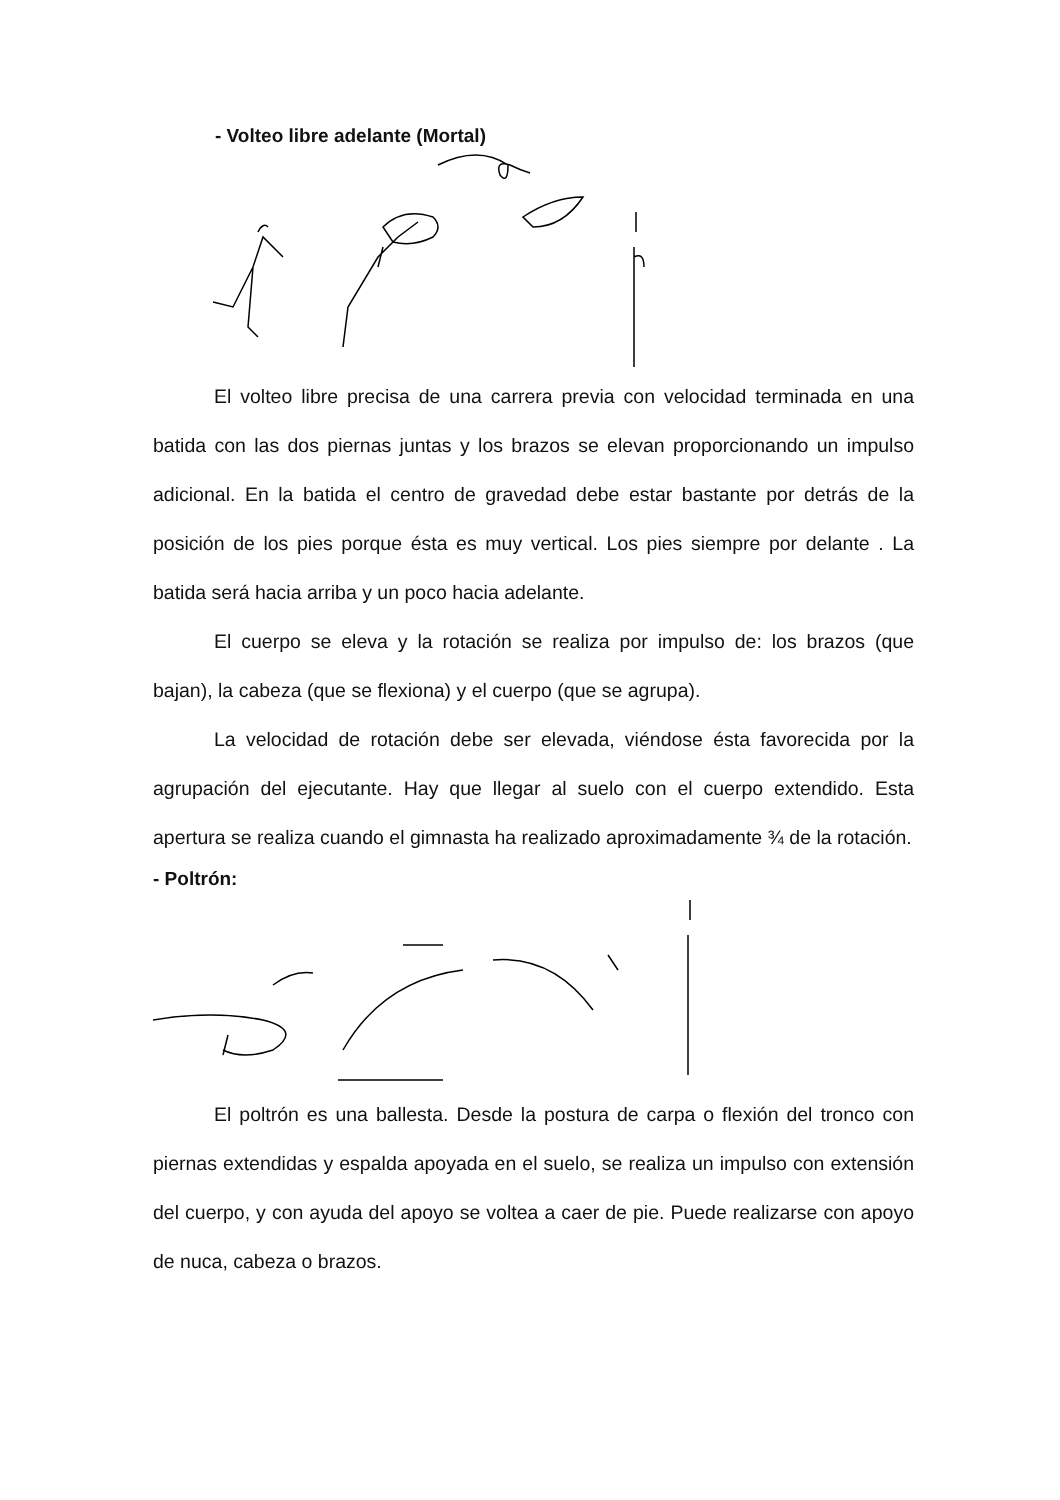- Volteo libre adelante (Mortal)
El volteo libre precisa de una carrera previa con velocidad terminada en una batida con las dos piernas juntas y los brazos se elevan proporcionando un impulso adicional. En la batida el centro de gravedad debe estar bastante por detrás de la posición de los pies porque ésta es muy vertical. Los pies siempre por delante . La batida será hacia arriba y un poco hacia adelante.
El cuerpo se eleva y la rotación se realiza por impulso de: los brazos (que bajan), la cabeza (que se flexiona) y el cuerpo (que se agrupa).
La velocidad de rotación debe ser elevada, viéndose ésta favorecida por la agrupación del ejecutante. Hay que llegar al suelo con el cuerpo extendido. Esta apertura se realiza cuando el gimnasta ha realizado aproximadamente ¾ de la rotación.
- Poltrón:
El poltrón es una ballesta. Desde la postura de carpa o flexión del tronco con piernas extendidas y espalda apoyada en el suelo, se realiza un impulso con extensión del cuerpo, y con ayuda del apoyo se voltea a caer de pie. Puede realizarse con apoyo de nuca, cabeza o brazos.